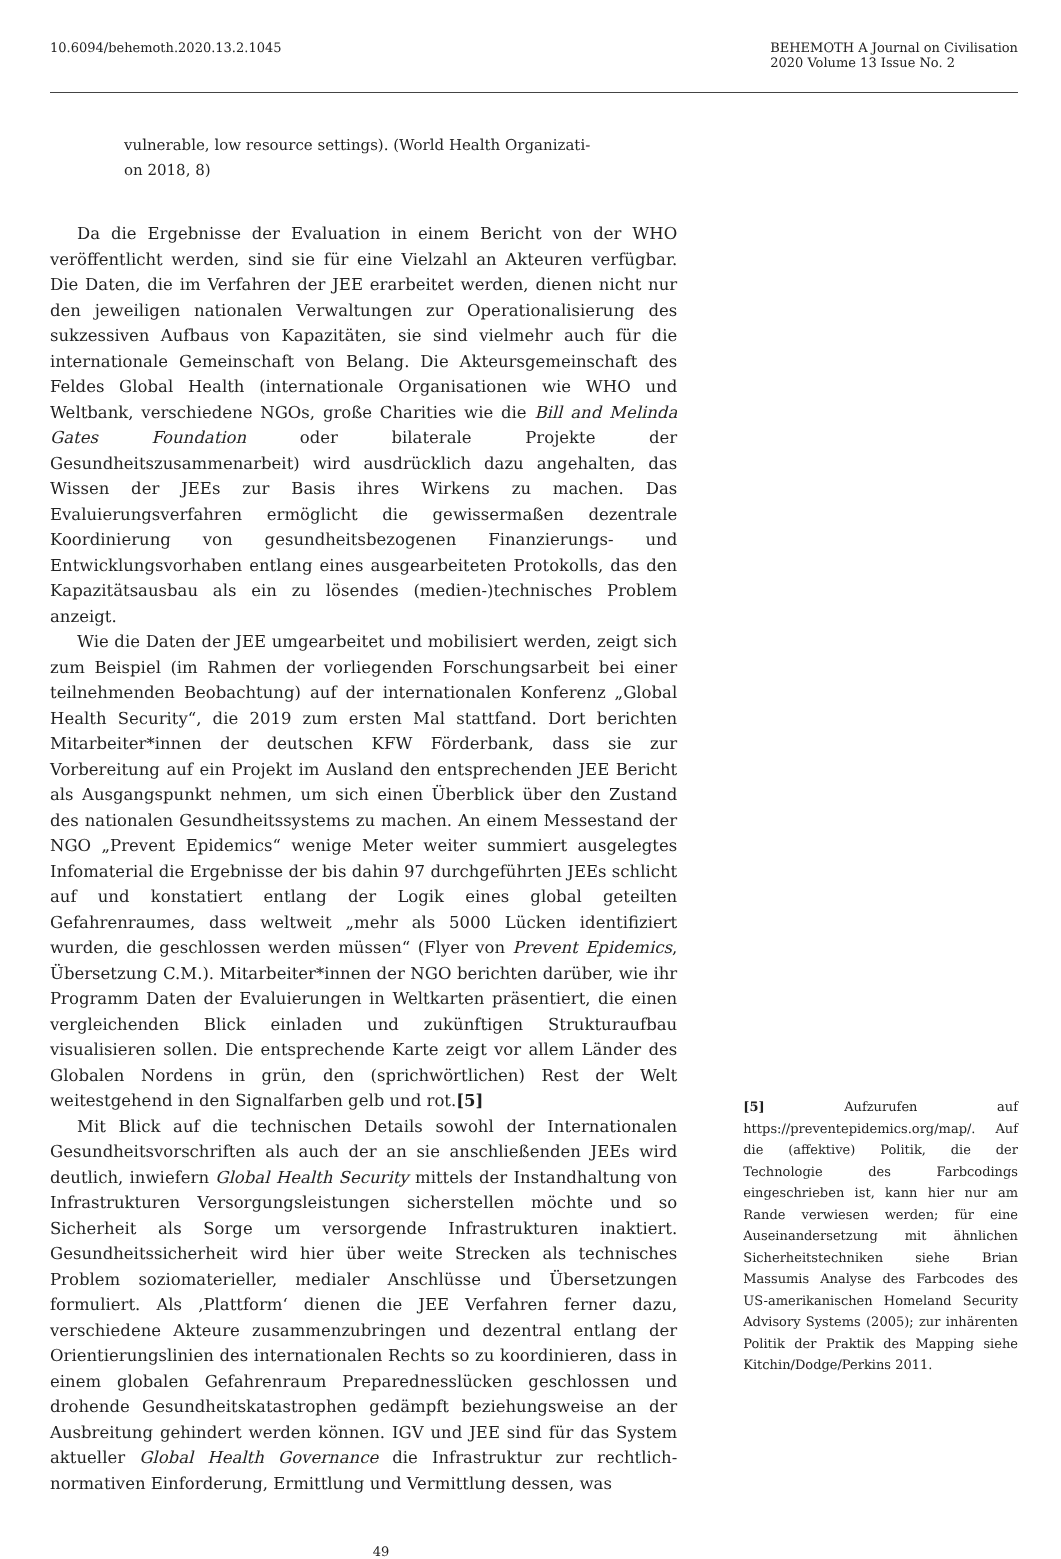10.6094/behemoth.2020.13.2.1045
BEHEMOTH A Journal on Civilisation
2020 Volume 13 Issue No. 2
vulnerable, low resource settings). (World Health Organizati-
on 2018, 8)
Da die Ergebnisse der Evaluation in einem Bericht von der WHO veröffentlicht werden, sind sie für eine Vielzahl an Akteuren verfügbar. Die Daten, die im Verfahren der JEE erarbeitet werden, dienen nicht nur den jeweiligen nationalen Verwaltungen zur Operationalisierung des sukzessiven Aufbaus von Kapazitäten, sie sind vielmehr auch für die internationale Gemeinschaft von Belang. Die Akteursgemeinschaft des Feldes Global Health (internationale Organisationen wie WHO und Weltbank, verschiedene NGOs, große Charities wie die Bill and Melinda Gates Foundation oder bilaterale Projekte der Gesundheitszusammenarbeit) wird ausdrücklich dazu angehalten, das Wissen der JEEs zur Basis ihres Wirkens zu machen. Das Evaluierungsverfahren ermöglicht die gewissermaßen dezentrale Koordinierung von gesundheitsbezogenen Finanzierungs- und Entwicklungsvorhaben entlang eines ausgearbeiteten Protokolls, das den Kapazitätsausbau als ein zu lösendes (medien-)technisches Problem anzeigt.
Wie die Daten der JEE umgearbeitet und mobilisiert werden, zeigt sich zum Beispiel (im Rahmen der vorliegenden Forschungsarbeit bei einer teilnehmenden Beobachtung) auf der internationalen Konferenz „Global Health Security“, die 2019 zum ersten Mal stattfand. Dort berichten Mitarbeiter*innen der deutschen KFW Förderbank, dass sie zur Vorbereitung auf ein Projekt im Ausland den entsprechenden JEE Bericht als Ausgangspunkt nehmen, um sich einen Überblick über den Zustand des nationalen Gesundheitssystems zu machen. An einem Messestand der NGO „Prevent Epidemics“ wenige Meter weiter summiert ausgelegtes Infomaterial die Ergebnisse der bis dahin 97 durchgeführten JEEs schlicht auf und konstatiert entlang der Logik eines global geteilten Gefahrenraumes, dass weltweit „mehr als 5000 Lücken identifiziert wurden, die geschlossen werden müssen“ (Flyer von Prevent Epidemics, Übersetzung C.M.). Mitarbeiter*innen der NGO berichten darüber, wie ihr Programm Daten der Evaluierungen in Weltkarten präsentiert, die einen vergleichenden Blick einladen und zukünftigen Strukturaufbau visualisieren sollen. Die entsprechende Karte zeigt vor allem Länder des Globalen Nordens in grün, den (sprichwörtlichen) Rest der Welt weitestgehend in den Signalfarben gelb und rot.[5]
Mit Blick auf die technischen Details sowohl der Internationalen Gesundheitsvorschriften als auch der an sie anschließenden JEEs wird deutlich, inwiefern Global Health Security mittels der Instandhaltung von Infrastrukturen Versorgungsleistungen sicherstellen möchte und so Sicherheit als Sorge um versorgende Infrastrukturen inaktiert. Gesundheitssicherheit wird hier über weite Strecken als technisches Problem soziomaterieller, medialer Anschlüsse und Übersetzungen formuliert. Als ‚Plattform‘ dienen die JEE Verfahren ferner dazu, verschiedene Akteure zusammenzubringen und dezentral entlang der Orientierungslinien des internationalen Rechts so zu koordinieren, dass in einem globalen Gefahrenraum Preparednesslücken geschlossen und drohende Gesundheitskatastrophen gedämpft beziehungsweise an der Ausbreitung gehindert werden können. IGV und JEE sind für das System aktueller Global Health Governance die Infrastruktur zur rechtlich-normativen Einforderung, Ermittlung und Vermittlung dessen, was
[5] Aufzurufen auf https://preventepidemics.org/map/. Auf die (affektive) Politik, die der Technologie des Farbcodings eingeschrieben ist, kann hier nur am Rande verwiesen werden; für eine Auseinandersetzung mit ähnlichen Sicherheitstechniken siehe Brian Massumis Analyse des Farbcodes des US-amerikanischen Homeland Security Advisory Systems (2005); zur inhärenten Politik der Praktik des Mapping siehe Kitchin/Dodge/Perkins 2011.
49